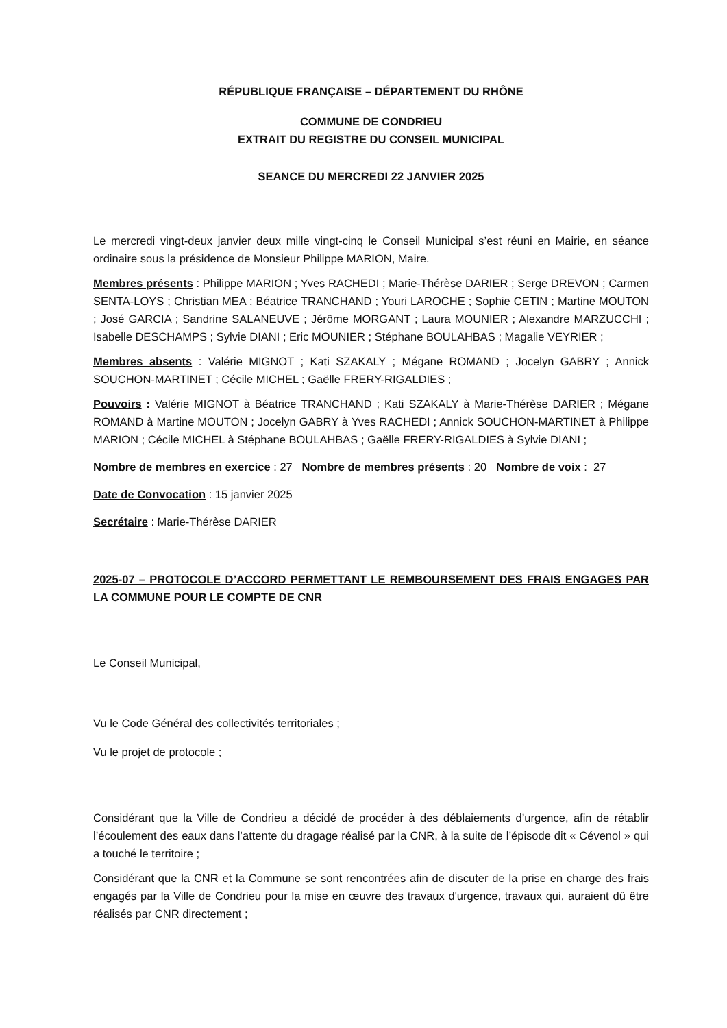RÉPUBLIQUE FRANÇAISE – DÉPARTEMENT DU RHÔNE
COMMUNE DE CONDRIEU
EXTRAIT DU REGISTRE DU CONSEIL MUNICIPAL
SEANCE DU MERCREDI 22 JANVIER 2025
Le mercredi vingt-deux janvier deux mille vingt-cinq le Conseil Municipal s’est réuni en Mairie, en séance ordinaire sous la présidence de Monsieur Philippe MARION, Maire.
Membres présents : Philippe MARION ; Yves RACHEDI ; Marie-Thérèse DARIER ; Serge DREVON ; Carmen SENTA-LOYS ; Christian MEA ; Béatrice TRANCHAND ; Youri LAROCHE ; Sophie CETIN ; Martine MOUTON ; José GARCIA ; Sandrine SALANEUVE ; Jérôme MORGANT ; Laura MOUNIER ; Alexandre MARZUCCHI ; Isabelle DESCHAMPS ; Sylvie DIANI ; Eric MOUNIER ; Stéphane BOULAHBAS ; Magalie VEYRIER ;
Membres absents : Valérie MIGNOT ; Kati SZAKALY ; Mégane ROMAND ; Jocelyn GABRY ; Annick SOUCHON-MARTINET ; Cécile MICHEL ; Gaëlle FRERY-RIGALDIES ;
Pouvoirs : Valérie MIGNOT à Béatrice TRANCHAND ; Kati SZAKALY à Marie-Thérèse DARIER ; Mégane ROMAND à Martine MOUTON ; Jocelyn GABRY à Yves RACHEDI ; Annick SOUCHON-MARTINET à Philippe MARION ; Cécile MICHEL à Stéphane BOULAHBAS ; Gaëlle FRERY-RIGALDIES à Sylvie DIANI ;
Nombre de membres en exercice : 27 Nombre de membres présents : 20 Nombre de voix : 27
Date de Convocation : 15 janvier 2025
Secrétaire : Marie-Thérèse DARIER
2025-07 – PROTOCOLE D’ACCORD PERMETTANT LE REMBOURSEMENT DES FRAIS ENGAGES PAR LA COMMUNE POUR LE COMPTE DE CNR
Le Conseil Municipal,
Vu le Code Général des collectivités territoriales ;
Vu le projet de protocole ;
Considérant que la Ville de Condrieu a décidé de procéder à des déblaiements d’urgence, afin de rétablir l’écoulement des eaux dans l’attente du dragage réalisé par la CNR, à la suite de l’épisode dit « Cévenol » qui a touché le territoire ;
Considérant que la CNR et la Commune se sont rencontrées afin de discuter de la prise en charge des frais engagés par la Ville de Condrieu pour la mise en œuvre des travaux d'urgence, travaux qui, auraient dû être réalisés par CNR directement ;